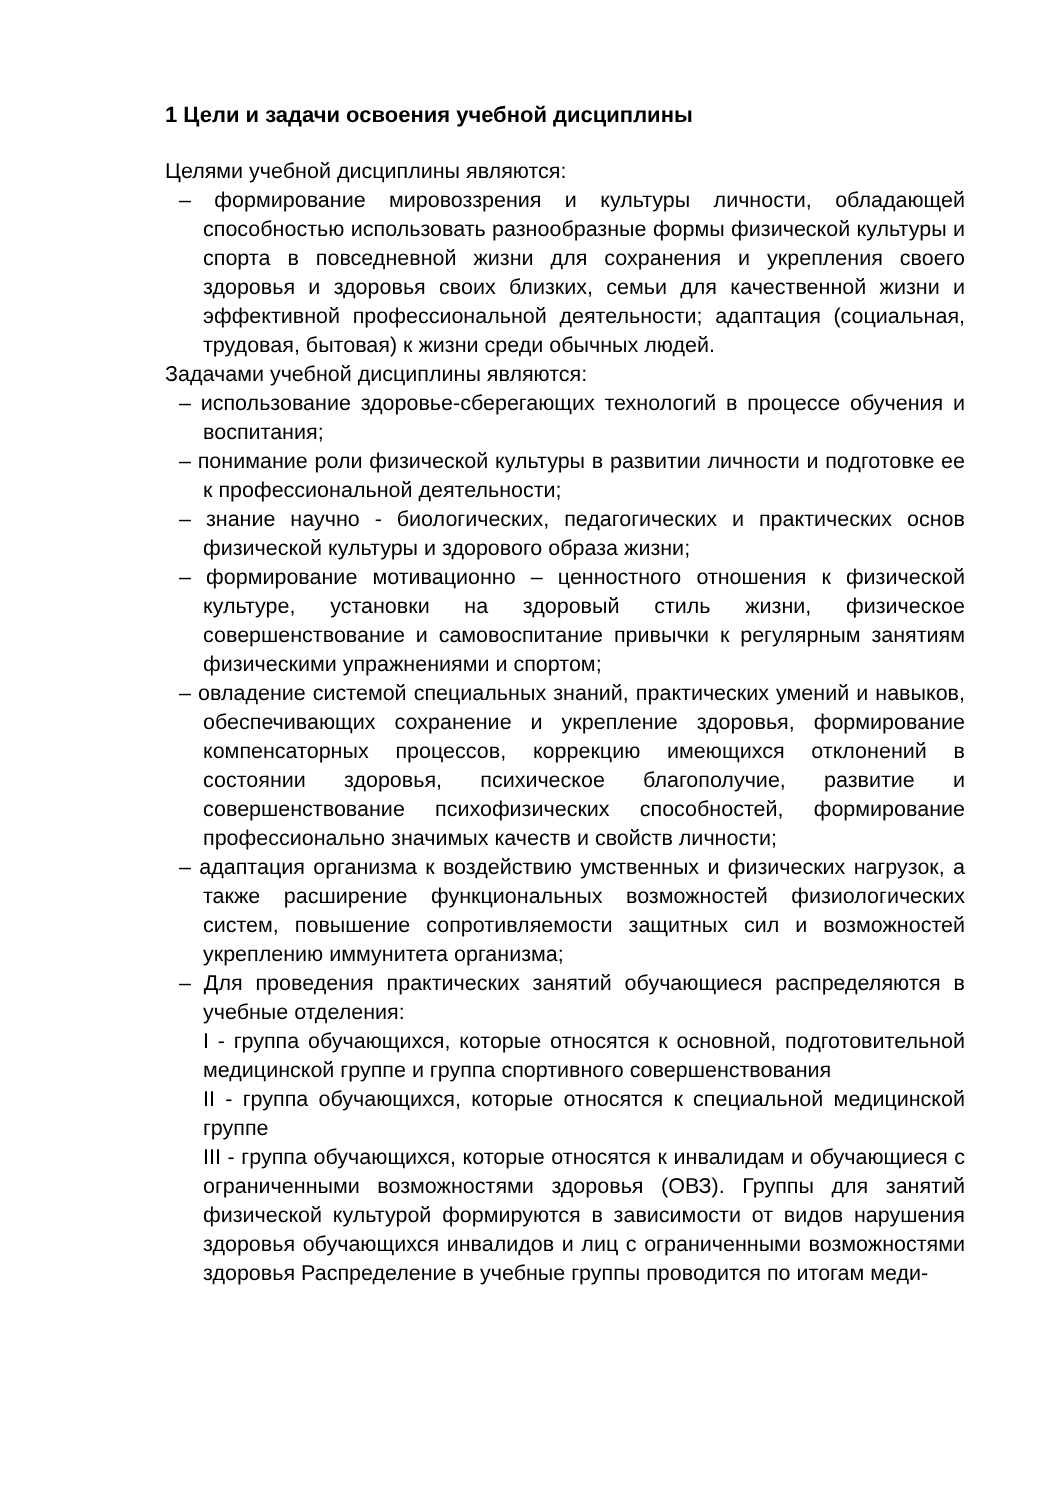1 Цели и задачи освоения учебной дисциплины
Целями учебной дисциплины являются:
– формирование мировоззрения и культуры личности, обладающей способностью использовать разнообразные формы физической культуры и спорта в повседневной жизни для сохранения и укрепления своего здоровья и здоровья своих близких, семьи для качественной жизни и эффективной профессиональной деятельности; адаптация (социальная, трудовая, бытовая) к жизни среди обычных людей.
Задачами учебной дисциплины являются:
– использование здоровье-сберегающих технологий в процессе обучения и воспитания;
– понимание роли физической культуры в развитии личности и подготовке ее к профессиональной деятельности;
– знание научно - биологических, педагогических и практических основ физической культуры и здорового образа жизни;
– формирование мотивационно – ценностного отношения к физической культуре, установки на здоровый стиль жизни, физическое совершенствование и самовоспитание привычки к регулярным занятиям физическими упражнениями и спортом;
– овладение системой специальных знаний, практических умений и навыков, обеспечивающих сохранение и укрепление здоровья, формирование компенсаторных процессов, коррекцию имеющихся отклонений в состоянии здоровья, психическое благополучие, развитие и совершенствование психофизических способностей, формирование профессионально значимых качеств и свойств личности;
– адаптация организма к воздействию умственных и физических нагрузок, а также расширение функциональных возможностей физиологических систем, повышение сопротивляемости защитных сил и возможностей укреплению иммунитета организма;
– Для проведения практических занятий обучающиеся распределяются в учебные отделения:
I - группа обучающихся, которые относятся к основной, подготовительной медицинской группе и группа спортивного совершенствования
II - группа обучающихся, которые относятся к специальной медицинской группе
III - группа обучающихся, которые относятся к инвалидам и обучающиеся с ограниченными возможностями здоровья (ОВЗ). Группы для занятий физической культурой формируются в зависимости от видов нарушения здоровья обучающихся инвалидов и лиц с ограниченными возможностями здоровья Распределение в учебные группы проводится по итогам меди-